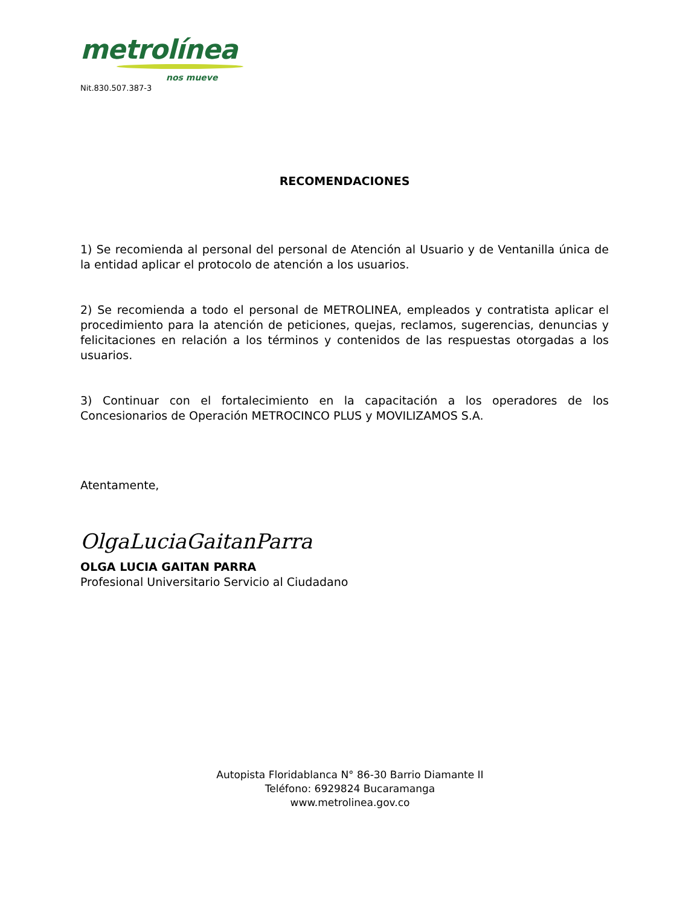metrolínea
nos mueve
Nit.830.507.387-3
RECOMENDACIONES
1) Se recomienda al personal del personal de Atención al Usuario y de Ventanilla única de la entidad aplicar el protocolo de atención a los usuarios.
2) Se recomienda a todo el personal de METROLINEA, empleados y contratista aplicar el procedimiento para la atención de peticiones, quejas, reclamos, sugerencias, denuncias y felicitaciones en relación a los términos y contenidos de las respuestas otorgadas a los usuarios.
3) Continuar con el fortalecimiento en la capacitación a los operadores de los Concesionarios de Operación METROCINCO PLUS y MOVILIZAMOS S.A.
Atentamente,
OlgaLuciaGaitanParra
OLGA LUCIA GAITAN PARRA
Profesional Universitario Servicio al Ciudadano
Autopista Floridablanca N° 86-30 Barrio Diamante II
Teléfono: 6929824 Bucaramanga
www.metrolinea.gov.co